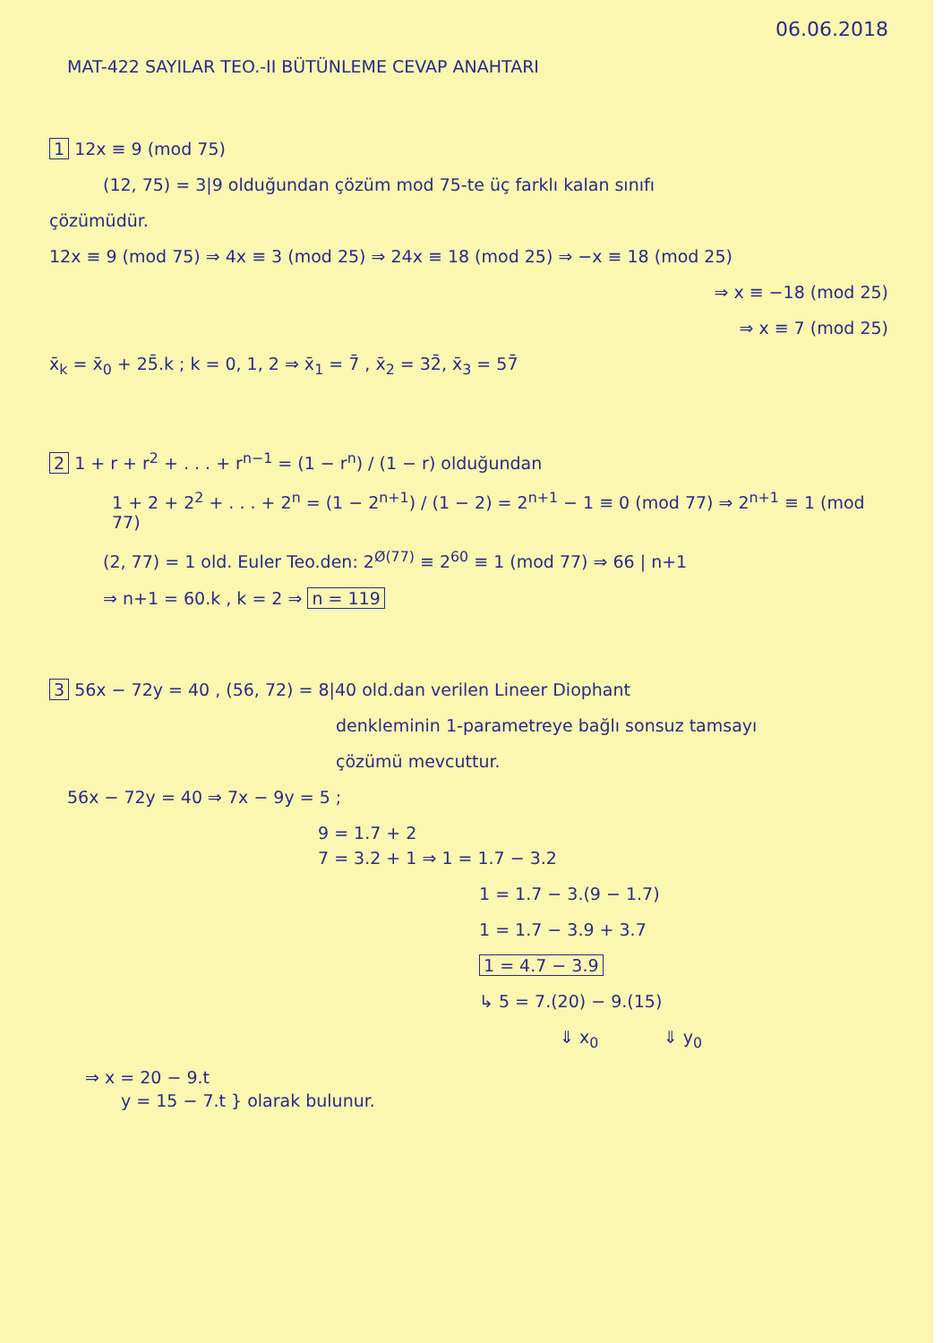06.06.2018
MAT-422 SAYILAR TEO.-II BÜTÜNLEME CEVAP ANAHTARI
1 12x ≡ 9 (mod 75)
(12, 75) = 3|9 olduğundan çözüm mod 75-te üç farklı kalan sınıfı
çözümüdür.
12x ≡ 9 (mod 75) ⇒ 4x ≡ 3 (mod 25) ⇒ 24x ≡ 18 (mod 25) ⇒ −x ≡ 18 (mod 25)
⇒ x ≡ −18 (mod 25)
⇒ x ≡ 7 (mod 25)
x̄<sub>k</sub> = x̄<sub>0</sub> + 25̄.k ; k = 0, 1, 2 ⇒ x̄<sub>1</sub> = 7̄ , x̄<sub>2</sub> = 32̄, x̄<sub>3</sub> = 57̄
2 1 + r + r<sup>2</sup> + . . . + r<sup>n−1</sup> = (1 − r<sup>n</sup>) / (1 − r) olduğundan
1 + 2 + 2<sup>2</sup> + . . . + 2<sup>n</sup> = (1 − 2<sup>n+1</sup>) / (1 − 2) = 2<sup>n+1</sup> − 1 ≡ 0 (mod 77) ⇒ 2<sup>n+1</sup> ≡ 1 (mod 77)
(2, 77) = 1 old. Euler Teo.den: 2<sup>Ø(77)</sup> ≡ 2<sup>60</sup> ≡ 1 (mod 77) ⇒ 66 | n+1
⇒ n+1 = 60.k , k = 2 ⇒ n = 119
3 56x − 72y = 40 , (56, 72) = 8|40 old.dan verilen Lineer Diophant
denkleminin 1-parametreye bağlı sonsuz tamsayı
çözümü mevcuttur.
56x − 72y = 40 ⇒ 7x − 9y = 5 ;
9 = 1.7 + 2
7 = 3.2 + 1 ⇒ 1 = 1.7 − 3.2
1 = 1.7 − 3.(9 − 1.7)
1 = 1.7 − 3.9 + 3.7
1 = 4.7 − 3.9
↳ 5 = 7.(20) − 9.(15)
⇓ x<sub>0</sub> ⇓ y<sub>0</sub>
⇒ x = 20 − 9.t
y = 15 − 7.t } olarak bulunur.